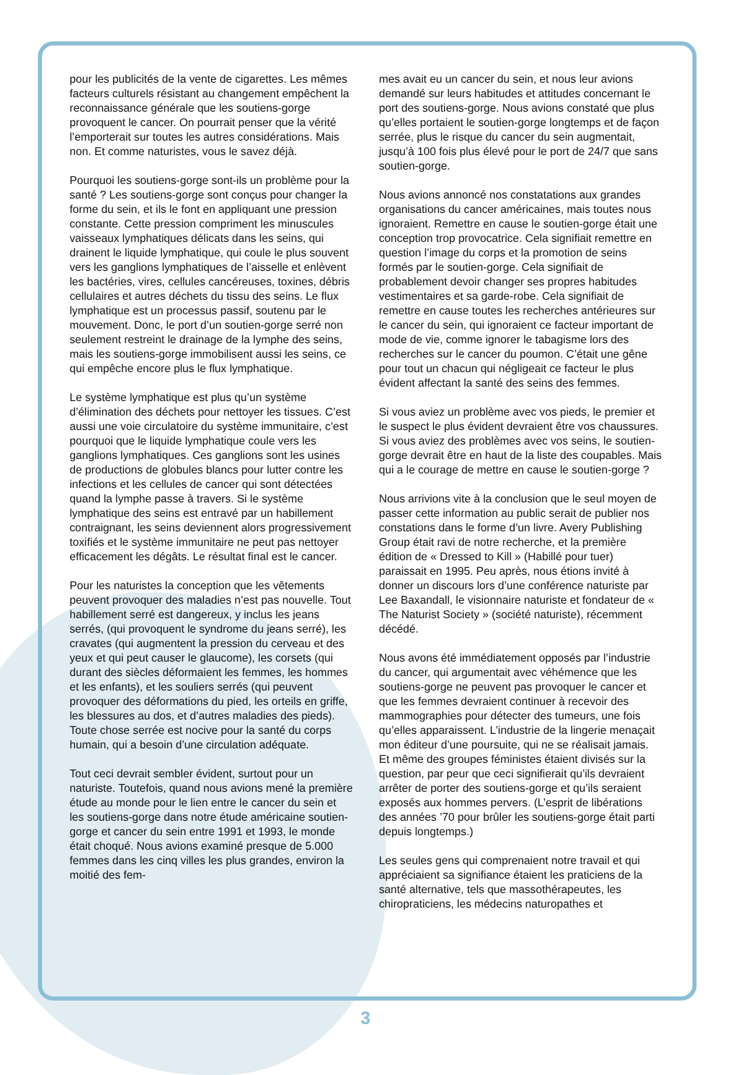pour les publicités de la vente de cigarettes. Les mêmes facteurs culturels résistant au changement empêchent la reconnaissance générale que les soutiens-gorge provoquent le cancer. On pourrait penser que la vérité l’emporterait sur toutes les autres considérations. Mais non. Et comme naturistes, vous le savez déjà.
Pourquoi les soutiens-gorge sont-ils un problème pour la santé ? Les soutiens-gorge sont conçus pour changer la forme du sein, et ils le font en appliquant une pression constante. Cette pression compriment les minuscules vaisseaux lymphatiques délicats dans les seins, qui drainent le liquide lymphatique, qui coule le plus souvent vers les ganglions lymphatiques de l’aisselle et enlèvent les bactéries, vires, cellules cancéreuses, toxines, débris cellulaires et autres déchets du tissu des seins. Le flux lymphatique est un processus passif, soutenu par le mouvement. Donc, le port d’un soutien-gorge serré non seulement restreint le drainage de la lymphe des seins, mais les soutiens-gorge immobilisent aussi les seins, ce qui empêche encore plus le flux lymphatique.
Le système lymphatique est plus qu’un système d’élimination des déchets pour nettoyer les tissues. C’est aussi une voie circulatoire du système immunitaire, c’est pourquoi que le liquide lymphatique coule vers les ganglions lymphatiques. Ces ganglions sont les usines de productions de globules blancs pour lutter contre les infections et les cellules de cancer qui sont détectées quand la lymphe passe à travers. Si le système lymphatique des seins est entravé par un habillement contraignant, les seins deviennent alors progressivement toxifiés et le système immunitaire ne peut pas nettoyer efficacement les dégâts. Le résultat final est le cancer.
Pour les naturistes la conception que les vêtements peuvent provoquer des maladies n’est pas nouvelle. Tout habillement serré est dangereux, y inclus les jeans serrés, (qui provoquent le syndrome du jeans serré), les cravates (qui augmentent la pression du cerveau et des yeux et qui peut causer le glaucome), les corsets (qui durant des siècles déformaient les femmes, les hommes et les enfants), et les souliers serrés (qui peuvent provoquer des déformations du pied, les orteils en griffe, les blessures au dos, et d’autres maladies des pieds). Toute chose serrée est nocive pour la santé du corps humain, qui a besoin d’une circulation adéquate.
Tout ceci devrait sembler évident, surtout pour un naturiste. Toutefois, quand nous avions mené la première étude au monde pour le lien entre le cancer du sein et les soutiens-gorge dans notre étude américaine soutien-gorge et cancer du sein entre 1991 et 1993, le monde était choqué. Nous avions examiné presque de 5.000 femmes dans les cinq villes les plus grandes, environ la moitié des fem-
mes avait eu un cancer du sein, et nous leur avions demandé sur leurs habitudes et attitudes concernant le port des soutiens-gorge. Nous avions constaté que plus qu’elles portaient le soutien-gorge longtemps et de façon serrée, plus le risque du cancer du sein augmentait, jusqu’à 100 fois plus élevé pour le port de 24/7 que sans soutien-gorge.
Nous avions annoncé nos constatations aux grandes organisations du cancer américaines, mais toutes nous ignoraient. Remettre en cause le soutien-gorge était une conception trop provocatrice. Cela signifiait remettre en question l’image du corps et la promotion de seins formés par le soutien-gorge. Cela signifiait de probablement devoir changer ses propres habitudes vestimentaires et sa garde-robe. Cela signifiait de remettre en cause toutes les recherches antérieures sur le cancer du sein, qui ignoraient ce facteur important de mode de vie, comme ignorer le tabagisme lors des recherches sur le cancer du poumon. C’était une gêne pour tout un chacun qui négligeait ce facteur le plus évident affectant la santé des seins des femmes.
Si vous aviez un problème avec vos pieds, le premier et le suspect le plus évident devraient être vos chaussures. Si vous aviez des problèmes avec vos seins, le soutien-gorge devrait être en haut de la liste des coupables. Mais qui a le courage de mettre en cause le soutien-gorge ?
Nous arrivions vite à la conclusion que le seul moyen de passer cette information au public serait de publier nos constations dans le forme d’un livre. Avery Publishing Group était ravi de notre recherche, et la première édition de « Dressed to Kill » (Habillé pour tuer) paraissait en 1995. Peu après, nous étions invité à donner un discours lors d’une conférence naturiste par Lee Baxandall, le visionnaire naturiste et fondateur de « The Naturist Society » (société naturiste), récemment décédé.
Nous avons été immédiatement opposés par l’industrie du cancer, qui argumentait avec véhémence que les soutiens-gorge ne peuvent pas provoquer le cancer et que les femmes devraient continuer à recevoir des mammographies pour détecter des tumeurs, une fois qu’elles apparaissent. L’industrie de la lingerie menaçait mon éditeur d’une poursuite, qui ne se réalisait jamais. Et même des groupes féministes étaient divisés sur la question, par peur que ceci signifierait qu’ils devraient arrêter de porter des soutiens-gorge et qu’ils seraient exposés aux hommes pervers. (L’esprit de libérations des années ’70 pour brûler les soutiens-gorge était parti depuis longtemps.)
Les seules gens qui comprenaient notre travail et qui appréciaient sa signifiance étaient les praticiens de la santé alternative, tels que massothérapeutes, les chiropraticiens, les médecins naturopathes et
3